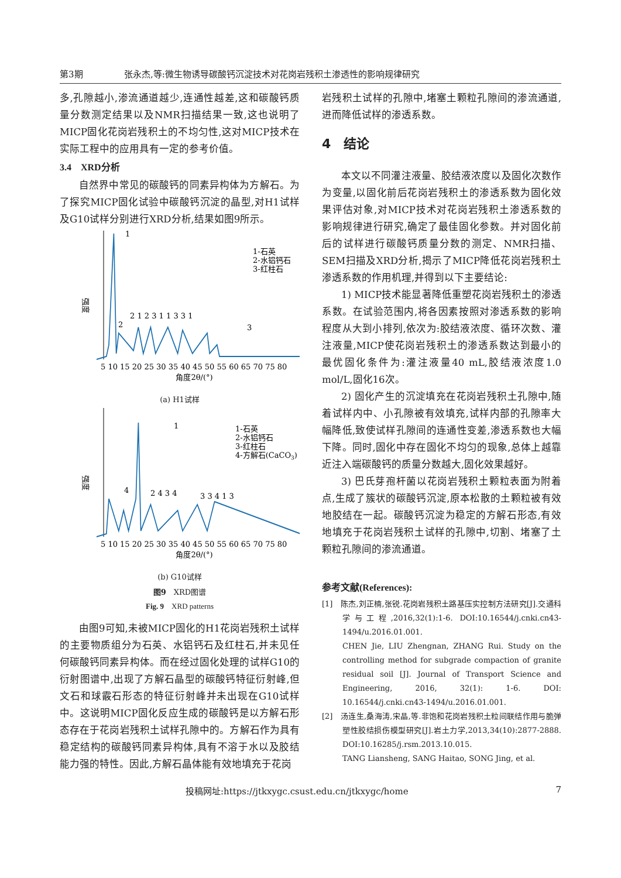第3期 张永杰,等:微生物诱导碳酸钙沉淀技术对花岗岩残积土渗透性的影响规律研究
多,孔隙越小,渗流通道越少,连通性越差,这和碳酸钙质量分数测定结果以及NMR扫描结果一致,这也说明了MICP固化花岗岩残积土的不均匀性,这对MICP技术在实际工程中的应用具有一定的参考价值。
3.4　XRD分析
自然界中常见的碳酸钙的同素异构体为方解石。为了探究MICP固化试验中碳酸钙沉淀的晶型,对H1试样及G10试样分别进行XRD分析,结果如图9所示。
1
2
2 1 2 3 1 1 3 3 1
3
1-石英
2-水铝钙石
3-红柱石
强度
5 10 15 20 25 30 35 40 45 50 55 60 65 70 75 80
角度2θ/(°)
(a) H1试样
1
4
2 4 3 4
3 3 4 1 3
1-石英
2-水铝钙石
3-红柱石
4-方解石(CaCO3)
强度
5 10 15 20 25 30 35 40 45 50 55 60 65 70 75 80
角度2θ/(°)
(b) G10试样
图9　XRD图谱
Fig. 9　XRD patterns
由图9可知,未被MICP固化的H1花岗岩残积土试样的主要物质组分为石英、水铝钙石及红柱石,并未见任何碳酸钙同素异构体。而在经过固化处理的试样G10的衍射图谱中,出现了方解石晶型的碳酸钙特征衍射峰,但文石和球霰石形态的特征衍射峰并未出现在G10试样中。这说明MICP固化反应生成的碳酸钙是以方解石形态存在于花岗岩残积土试样孔隙中的。方解石作为具有稳定结构的碳酸钙同素异构体,具有不溶于水以及胶结能力强的特性。因此,方解石晶体能有效地填充于花岗
岩残积土试样的孔隙中,堵塞土颗粒孔隙间的渗流通道,进而降低试样的渗透系数。
4　结论
本文以不同灌注液量、胶结液浓度以及固化次数作为变量,以固化前后花岗岩残积土的渗透系数为固化效果评估对象,对MICP技术对花岗岩残积土渗透系数的影响规律进行研究,确定了最佳固化参数。并对固化前后的试样进行碳酸钙质量分数的测定、NMR扫描、SEM扫描及XRD分析,揭示了MICP降低花岗岩残积土渗透系数的作用机理,并得到以下主要结论:
1) MICP技术能显著降低重塑花岗岩残积土的渗透系数。在试验范围内,将各因素按照对渗透系数的影响程度从大到小排列,依次为:胶结液浓度、循环次数、灌注液量,MICP使花岗岩残积土的渗透系数达到最小的最优固化条件为:灌注液量40 mL,胶结液浓度1.0 mol/L,固化16次。
2) 固化产生的沉淀填充在花岗岩残积土孔隙中,随着试样内中、小孔隙被有效填充,试样内部的孔隙率大幅降低,致使试样孔隙间的连通性变差,渗透系数也大幅下降。同时,固化中存在固化不均匀的现象,总体上越靠近注入端碳酸钙的质量分数越大,固化效果越好。
3) 巴氏芽孢杆菌以花岗岩残积土颗粒表面为附着点,生成了簇状的碳酸钙沉淀,原本松散的土颗粒被有效地胶结在一起。碳酸钙沉淀为稳定的方解石形态,有效地填充于花岗岩残积土试样的孔隙中,切割、堵塞了土颗粒孔隙间的渗流通道。
参考文献(References):
[1]　陈杰,刘正楠,张锐.花岗岩残积土路基压实控制方法研究[J].交通科学与工程,2016,32(1):1-6. DOI:10.16544/j.cnki.cn43-1494/u.2016.01.001.
CHEN Jie, LIU Zhengnan, ZHANG Rui. Study on the controlling method for subgrade compaction of granite residual soil [J]. Journal of Transport Science and Engineering, 2016, 32(1): 1-6. DOI: 10.16544/j.cnki.cn43-1494/u.2016.01.001.
[2]　汤连生,桑海涛,宋晶,等.非饱和花岗岩残积土粒间联结作用与脆弹塑性胶结损伤模型研究[J].岩土力学,2013,34(10):2877-2888. DOI:10.16285/j.rsm.2013.10.015.
TANG Liansheng, SANG Haitao, SONG Jing, et al.
投稿网址:https://jtkxygc.csust.edu.cn/jtkxygc/home 7